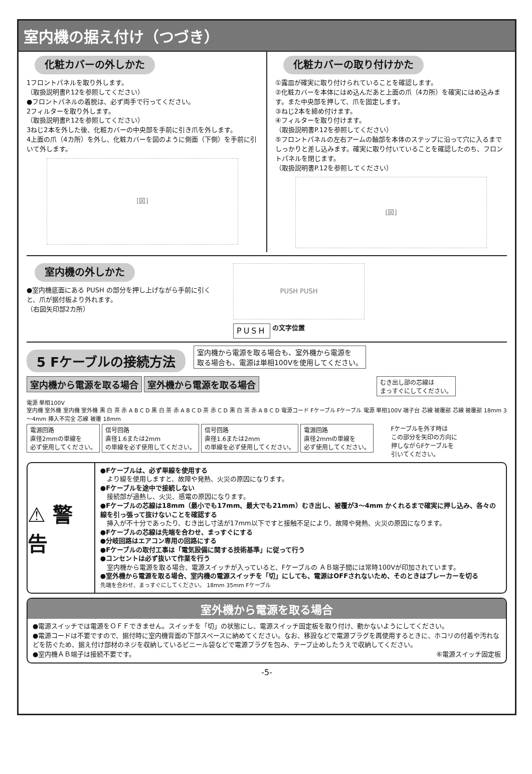室内機の据え付け（つづき）
化粧カバーの外しかた
1フロントパネルを取り外します。
（取扱説明書P.12を参照してください）
●フロントパネルの着脱は、必ず両手で行ってください。
2フィルターを取り外します。
（取扱説明書P.12を参照してください）
3ねじ2本を外した後、化粧カバーの中央部を手前に引き爪を外します。
4上面の爪（4カ所）を外し、化粧カバーを図のように側面（下側）を手前に引いて外します。
[図]
化粧カバーの取り付けかた
①露皿が確実に取り付けられていることを確認します。
②化粧カバーを本体にはめ込んだあと上面の爪（4カ所）を確実にはめ込みます。また中央部を押して、爪を固定します。
③ねじ2本を締め付けます。
④フィルターを取り付けます。
（取扱説明書P.12を参照してください）
⑤フロントパネルの左右アームの軸部を本体のステップに沿って穴に入るまでしっかりと差し込みます。確実に取り付いていることを確認したのち、フロントパネルを閉じます。
（取扱説明書P.12を参照してください）
[図]
室内機の外しかた
●室内機底面にある PUSH の部分を押し上げながら手前に引くと、爪が据付板より外れます。
（右図矢印部2カ所）
PUSH PUSH
PUSH の文字位置
5 Fケーブルの接続方法
室内機から電源を取る場合も、室外機から電源を
取る場合も、電源は単相100Vを使用してください。
室内機から電源を取る場合 室外機から電源を取る場合 むき出し部の芯線は
まっすぐにしてください。
電源 単相100V
室内機 室外機 室内機 室外機 黒 白 茶 赤 A B C D 黒 白 茶 赤 A B C D 茶 赤 C D 黒 白 茶 赤 A B C D 電源コード Fケーブル Fケーブル 電源 単相100V 端子台 芯線 被覆部 芯線 被覆部 18mm 3～4mm 挿入不完全 芯線 被覆 18mm
電源回路
直径2mmの単線を
必ず使用してください。 信号回路
直径1.6または2mm
の単線を必ず使用してください。 信号回路
直径1.6または2mm
の単線を必ず使用してください。 電源回路
直径2mmの単線を
必ず使用してください。 Fケーブルを外す時は
この部分を矢印の方向に
押しながらFケーブルを
引いてください。
⚠ 警 告
●Fケーブルは、必ず単線を使用する
　より線を使用しますと、故障や発熱、火災の原因になります。
●Fケーブルを途中で接続しない
　接続部が過熱し、火災、感電の原因になります。
●Fケーブルの芯線は18mm（最小でも17mm、最大でも21mm）むき出し、被覆が3～4mm かくれるまで確実に押し込み、各々の線を引っ張って抜けないことを確認する
　挿入が不十分であったり、むき出し寸法が17mm以下ですと接触不足により、故障や発熱、火災の原因になります。
●Fケーブルの芯線は先端を合わせ、まっすぐにする
●分岐回路はエアコン専用の回路にする
●Fケーブルの取付工事は「電気設備に関する技術基準」に従って行う
●コンセントは必ず抜いて作業を行う
　室内機から電源を取る場合、電源スイッチが入っていると、Fケーブルの ＡＢ端子間には常時100Vが印加されています。
●室外機から電源を取る場合、室内機の電源スイッチを「切」にしても、電源はOFFされないため、そのときはブレーカーを切る
先端を合わせ、まっすぐにしてください。 18mm 35mm Fケーブル
室外機から電源を取る場合
●電源スイッチでは電源をＯＦＦできません。スイッチを「切」の状態にし、電源スイッチ固定板を取り付け、動かないようにしてください。
●電源コードは不要ですので、据付時に室内機背面の下部スペースに納めてください。なお、移設などで電源プラグを再使用するときに、ホコリの付着や汚れなどを防ぐため、据え付け部材のネジを収納しているビニール袋などで電源プラグを包み、テープ止めしたうえで収納してください。
●室内機ＡＢ端子は接続不要です。 ⑥電源スイッチ固定板
-5-